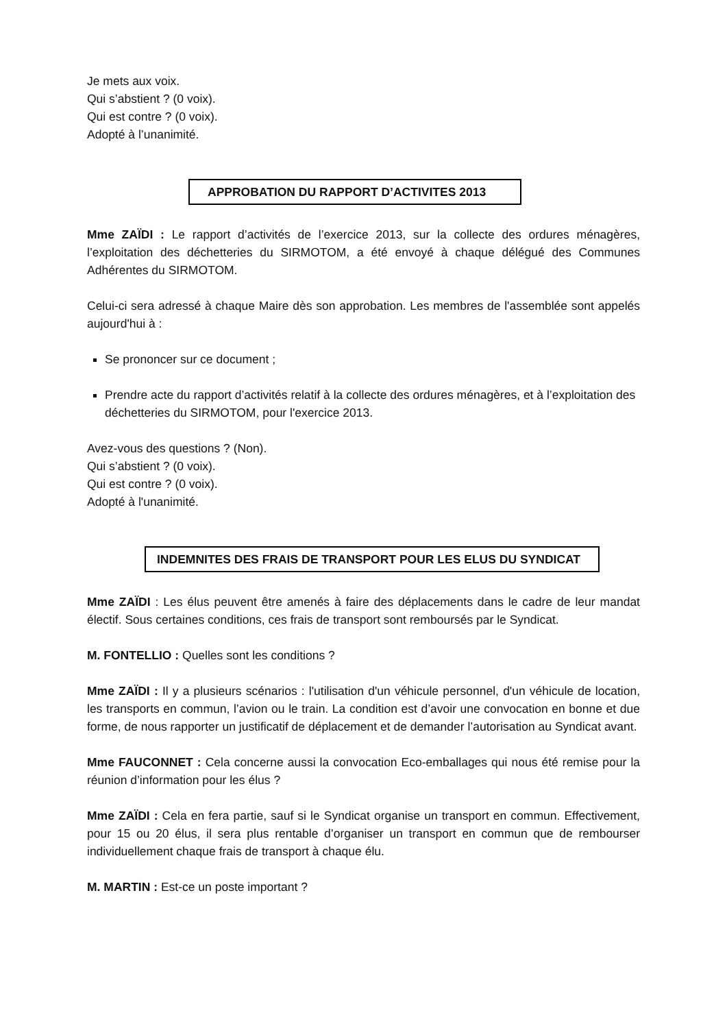Je mets aux voix.
Qui s’abstient ? (0 voix).
Qui est contre ? (0 voix).
Adopté à l’unanimité.
APPROBATION DU RAPPORT D’ACTIVITES 2013
Mme ZAÏDI : Le rapport d’activités de l’exercice 2013, sur la collecte des ordures ménagères, l’exploitation des déchetteries du SIRMOTOM, a été envoyé à chaque délégué des Communes Adhérentes du SIRMOTOM.
Celui-ci sera adressé à chaque Maire dès son approbation. Les membres de l'assemblée sont appelés aujourd'hui à :
Se prononcer sur ce document ;
Prendre acte du rapport d’activités relatif à la collecte des ordures ménagères, et à l’exploitation des déchetteries du SIRMOTOM, pour l'exercice 2013.
Avez-vous des questions ? (Non).
Qui s’abstient ? (0 voix).
Qui est contre ? (0 voix).
Adopté à l'unanimité.
INDEMNITES DES FRAIS DE TRANSPORT POUR LES ELUS DU SYNDICAT
Mme ZAÏDI : Les élus peuvent être amenés à faire des déplacements dans le cadre de leur mandat électif. Sous certaines conditions, ces frais de transport sont remboursés par le Syndicat.
M. FONTELLIO : Quelles sont les conditions ?
Mme ZAÏDI : Il y a plusieurs scénarios : l'utilisation d'un véhicule personnel, d'un véhicule de location, les transports en commun, l’avion ou le train. La condition est d’avoir une convocation en bonne et due forme, de nous rapporter un justificatif de déplacement et de demander l’autorisation au Syndicat avant.
Mme FAUCONNET : Cela concerne aussi la convocation Eco-emballages qui nous été remise pour la réunion d’information pour les élus ?
Mme ZAÏDI : Cela en fera partie, sauf si le Syndicat organise un transport en commun. Effectivement, pour 15 ou 20 élus, il sera plus rentable d’organiser un transport en commun que de rembourser individuellement chaque frais de transport à chaque élu.
M. MARTIN : Est-ce un poste important ?